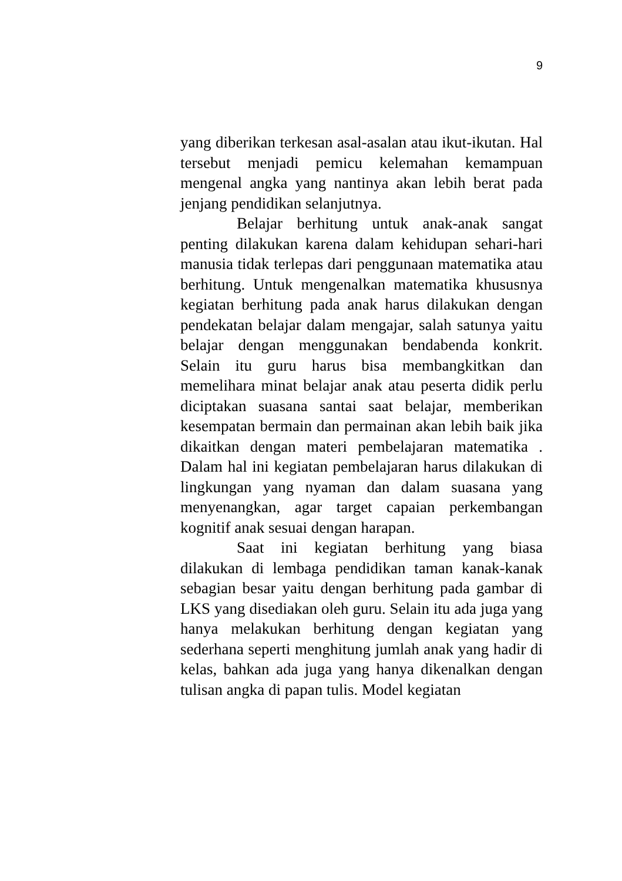9
yang diberikan terkesan asal-asalan atau ikut-ikutan. Hal tersebut menjadi pemicu kelemahan kemampuan mengenal angka yang nantinya akan lebih berat pada jenjang pendidikan selanjutnya.
Belajar berhitung untuk anak-anak sangat penting dilakukan karena dalam kehidupan sehari-hari manusia tidak terlepas dari penggunaan matematika atau berhitung. Untuk mengenalkan matematika khususnya kegiatan berhitung pada anak harus dilakukan dengan pendekatan belajar dalam mengajar, salah satunya yaitu belajar dengan menggunakan bendabenda konkrit. Selain itu guru harus bisa membangkitkan dan memelihara minat belajar anak atau peserta didik perlu diciptakan suasana santai saat belajar, memberikan kesempatan bermain dan permainan akan lebih baik jika dikaitkan dengan materi pembelajaran matematika . Dalam hal ini kegiatan pembelajaran harus dilakukan di lingkungan yang nyaman dan dalam suasana yang menyenangkan, agar target capaian perkembangan kognitif anak sesuai dengan harapan.
Saat ini kegiatan berhitung yang biasa dilakukan di lembaga pendidikan taman kanak-kanak sebagian besar yaitu dengan berhitung pada gambar di LKS yang disediakan oleh guru. Selain itu ada juga yang hanya melakukan berhitung dengan kegiatan yang sederhana seperti menghitung jumlah anak yang hadir di kelas, bahkan ada juga yang hanya dikenalkan dengan tulisan angka di papan tulis. Model kegiatan